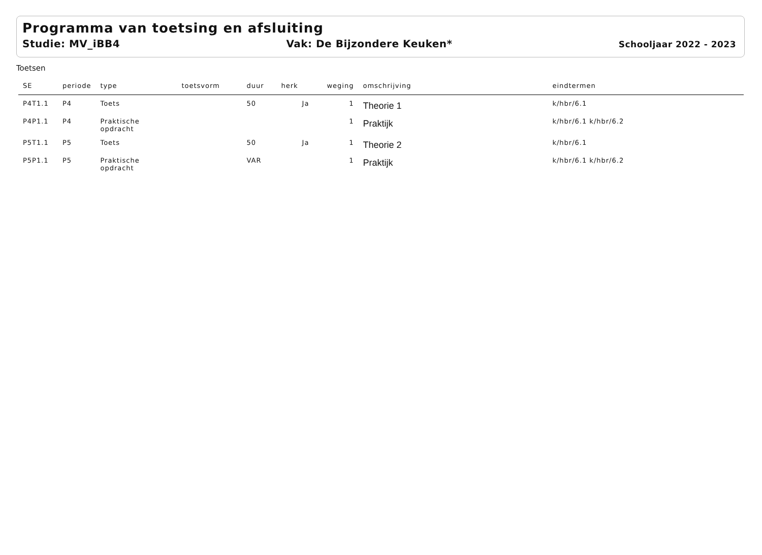Programma van toetsing en afsluiting
Studie: MV_iBB4 Vak: De Bijzondere Keuken* Schooljaar 2022 - 2023
Toetsen
| SE | periode | type | toetsvorm | duur | herk | weging | omschrijving | eindtermen |
| --- | --- | --- | --- | --- | --- | --- | --- | --- |
| P4T1.1 | P4 | Toets | | 50 | Ja | 1 | Theorie 1 | k/hbr/6.1 |
| P4P1.1 | P4 | Praktische opdracht | | | | 1 | Praktijk | k/hbr/6.1 k/hbr/6.2 |
| P5T1.1 | P5 | Toets | | 50 | Ja | 1 | Theorie 2 | k/hbr/6.1 |
| P5P1.1 | P5 | Praktische opdracht | | VAR | | 1 | Praktijk | k/hbr/6.1 k/hbr/6.2 |